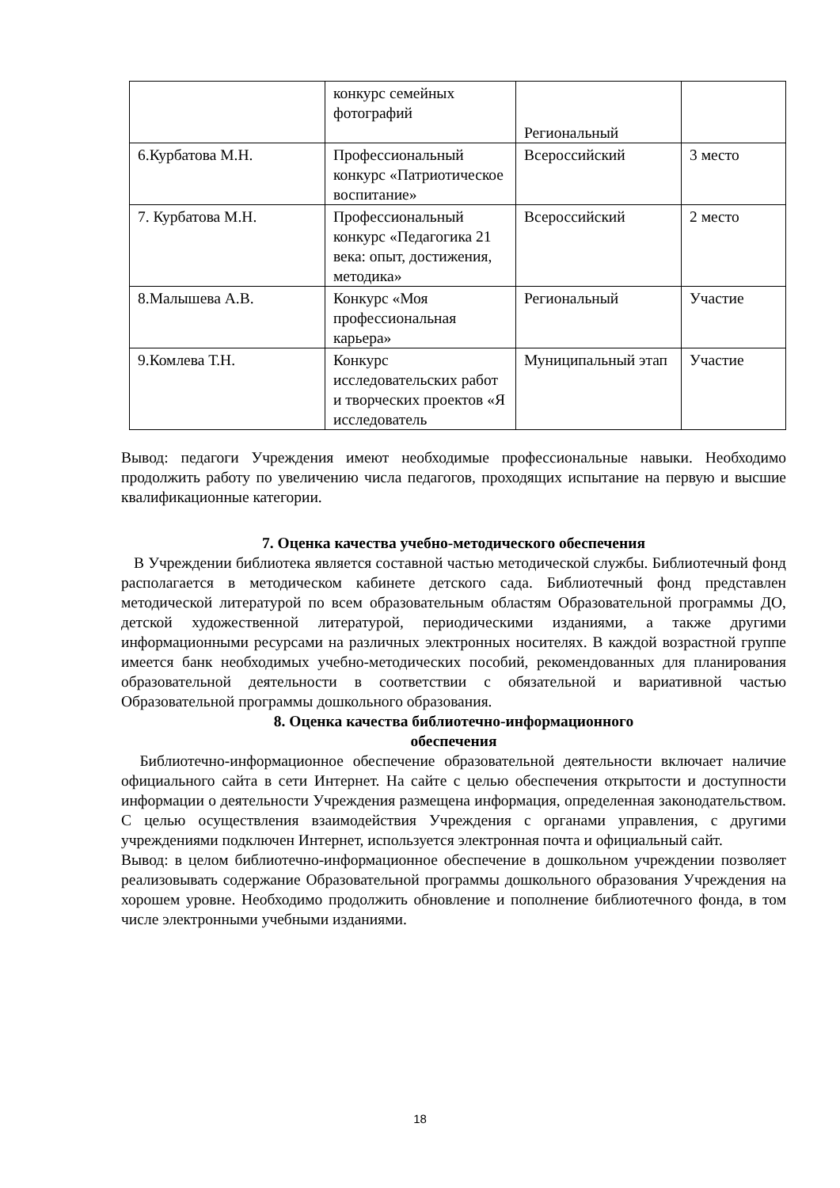| | конкурс семейных фотографий | Региональный | |
| 6.Курбатова М.Н. | Профессиональный конкурс «Патриотическое воспитание» | Всероссийский | 3 место |
| 7. Курбатова М.Н. | Профессиональный конкурс «Педагогика 21 века: опыт, достижения, методика» | Всероссийский | 2 место |
| 8.Малышева А.В. | Конкурс «Моя профессиональная карьера» | Региональный | Участие |
| 9.Комлева Т.Н. | Конкурс исследовательских работ и творческих проектов «Я исследователь | Муниципальный этап | Участие |
Вывод: педагоги Учреждения имеют необходимые профессиональные навыки. Необходимо продолжить работу по увеличению числа педагогов, проходящих испытание на первую и высшие квалификационные категории.
7. Оценка качества учебно-методического обеспечения
В Учреждении библиотека является составной частью методической службы. Библиотечный фонд располагается в методическом кабинете детского сада. Библиотечный фонд представлен методической литературой по всем образовательным областям Образовательной программы ДО, детской художественной литературой, периодическими изданиями, а также другими информационными ресурсами на различных электронных носителях. В каждой возрастной группе имеется банк необходимых учебно-методических пособий, рекомендованных для планирования образовательной деятельности в соответствии с обязательной и вариативной частью Образовательной программы дошкольного образования.
8. Оценка качества библиотечно-информационного
обеспечения
Библиотечно-информационное обеспечение образовательной деятельности включает наличие официального сайта в сети Интернет. На сайте с целью обеспечения открытости и доступности информации о деятельности Учреждения размещена информация, определенная законодательством. С целью осуществления взаимодействия Учреждения с органами управления, с другими учреждениями подключен Интернет, используется электронная почта и официальный сайт.
Вывод: в целом библиотечно-информационное обеспечение в дошкольном учреждении позволяет реализовывать содержание Образовательной программы дошкольного образования Учреждения на хорошем уровне. Необходимо продолжить обновление и пополнение библиотечного фонда, в том числе электронными учебными изданиями.
18